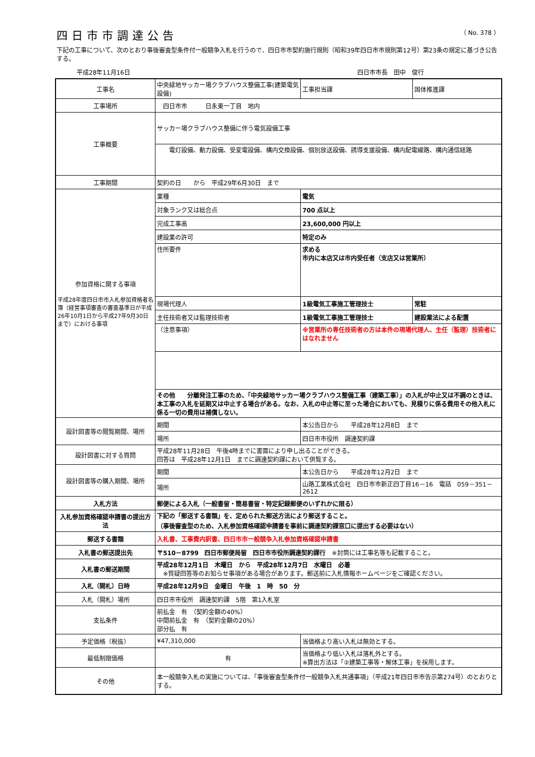四日市市調達公告
（ No. 378 ）
下記の工事について、次のとおり事後審査型条件付一般競争入札を行うので、四日市市契約施行規則（昭和39年四日市市規則第12号）第23条の規定に基づき公告する。
平成28年11月16日 四日市市長　田中　俊行
| 工事名 | 中央緑地サッカー場クラブハウス整備工事(建築電気設備) | | 工事担当課 | 国体推進課 |
| 工事場所 | 四日市市 日永東一丁目 地内 | | | |
| 工事概要 | サッカー場クラブハウス整備に伴う電気設備工事 | | | |
| | 電灯設備、動力設備、受変電設備、構内交換設備、個別放送設備、誘導支援設備、構内配電線路、構内通信経路 | | | |
| 工事期間 | 契約の日 から 平成29年6月30日 まで | | | |
| 参加資格に関する事項 平成28年度四日市市入札参加資格者名簿（経営事項審査の審査基準日が平成26年10月1日から平成27年9月30日まで）における事項 | 業種 | 電気 | | |
| | 対象ランク又は総合点 | 700 点以上 | | |
| | 完成工事高 | 23,600,000 円以上 | | |
| | 建設業の許可 | 特定のみ | | |
| | 住所要件 | 求める 市内に本店又は市内受任者（支店又は営業所） | | |
| | 現場代理人 | 1級電気工事施工管理技士 | | 常駐 |
| | 主任技術者又は監理技術者 | 1級電気工事施工管理技士 | | 建設業法による配置 |
| | （注意事項） | ※営業所の専任技術者の方は本件の現場代理人、主任（監理）技術者にはなれません | | |
| | その他 分離発注工事のため、「中央緑地サッカー場クラブハウス整備工事（建築工事）」の入札が中止又は不調のときは、本工事の入札を延期又は中止する場合がある。なお、入札の中止等に至った場合においても、見積りに係る費用その他入札に係る一切の費用は補償しない。 | | | |
| 設計図書等の閲覧期間、場所 | 期間 | 本公告日から 平成28年12月8日 まで | | |
| | 場所 | 四日市市役所 調達契約課 | | |
| 設計図書に対する質問 | 平成28年11月28日 午後4時までに書面により申し出ることができる。 回答は 平成28年12月1日 までに調達契約課において供覧する。 | | | |
| 設計図書等の購入期間、場所 | 期間 | 本公告日から 平成28年12月2日 まで | | |
| | 場所 | 山路工業株式会社 四日市市新正四丁目16－16 電話 059－351－2612 | | |
| 入札方法 | 郵便による入札（一般書留・簡易書留・特定記録郵便のいずれかに限る） | | | |
| 入札参加資格確認申請書の提出方法 | 下記の「郵送する書類」を、定められた郵送方法により郵送すること。 （事後審査型のため、入札参加資格確認申請書を事前に調達契約課窓口に提出する必要はない） | | | |
| 郵送する書類 | 入札書、工事費内訳書、四日市市一般競争入札参加資格確認申請書 | | | |
| 入札書の郵送提出先 | 〒510－8799 四日市郵便局留 四日市市役所調達契約課行 ※封筒には工事名等も記載すること。 | | | |
| 入札書の郵送期間 | 平成28年12月1日 木曜日 から 平成28年12月7日 水曜日 必着 ※質疑回答等のお知らせ事項がある場合があります。郵送前に入札情報ホームページをご確認ください。 | | | |
| 入札（開札）日時 | 平成28年12月9日 金曜日 午後 1 時 50 分 | | | |
| 入札（開札）場所 | 四日市市役所 調達契約課 5階 第1入札室 | | | |
| 支払条件 | 前払金 有 （契約金額の40%） 中間前払金 有 （契約金額の20%） 部分払 有 | | | |
| 予定価格（税抜） | ¥47,310,000 | | 当価格より高い入札は無効とする。 | |
| 最低制限価格 | 有 | | 当価格より低い入札は落札外とする。 ※算出方法は「②建築工事等・解体工事」を採用します。 | |
| その他 | 本一般競争入札の実施については、「事後審査型条件付一般競争入札共通事項」（平成21年四日市市告示第274号）のとおりとする。 | | | |